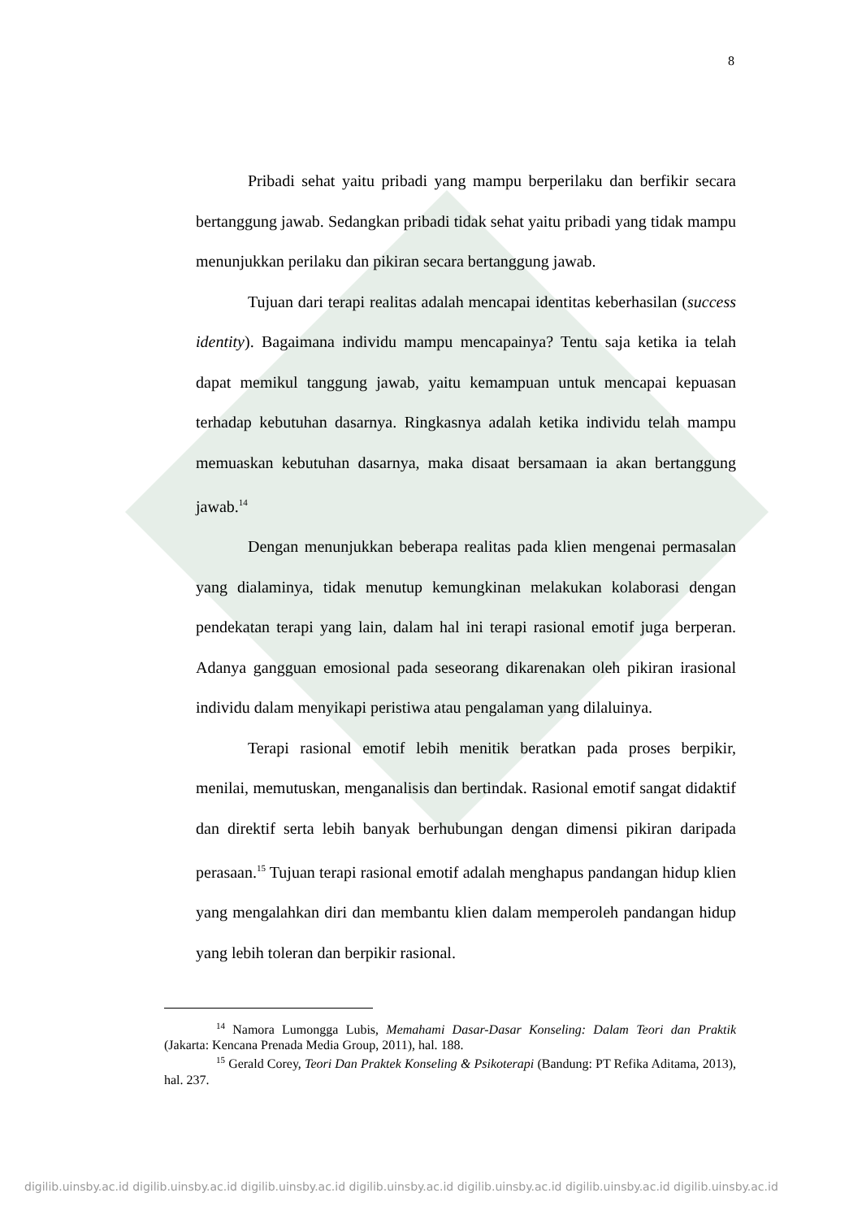8
Pribadi sehat yaitu pribadi yang mampu berperilaku dan berfikir secara bertanggung jawab. Sedangkan pribadi tidak sehat yaitu pribadi yang tidak mampu menunjukkan perilaku dan pikiran secara bertanggung jawab.
Tujuan dari terapi realitas adalah mencapai identitas keberhasilan (success identity). Bagaimana individu mampu mencapainya? Tentu saja ketika ia telah dapat memikul tanggung jawab, yaitu kemampuan untuk mencapai kepuasan terhadap kebutuhan dasarnya. Ringkasnya adalah ketika individu telah mampu memuaskan kebutuhan dasarnya, maka disaat bersamaan ia akan bertanggung jawab.<sup>14</sup>
Dengan menunjukkan beberapa realitas pada klien mengenai permasalan yang dialaminya, tidak menutup kemungkinan melakukan kolaborasi dengan pendekatan terapi yang lain, dalam hal ini terapi rasional emotif juga berperan. Adanya gangguan emosional pada seseorang dikarenakan oleh pikiran irasional individu dalam menyikapi peristiwa atau pengalaman yang dilaluinya.
Terapi rasional emotif lebih menitik beratkan pada proses berpikir, menilai, memutuskan, menganalisis dan bertindak. Rasional emotif sangat didaktif dan direktif serta lebih banyak berhubungan dengan dimensi pikiran daripada perasaan.<sup>15</sup> Tujuan terapi rasional emotif adalah menghapus pandangan hidup klien yang mengalahkan diri dan membantu klien dalam memperoleh pandangan hidup yang lebih toleran dan berpikir rasional.
<sup>14</sup> Namora Lumongga Lubis, Memahami Dasar-Dasar Konseling: Dalam Teori dan Praktik (Jakarta: Kencana Prenada Media Group, 2011), hal. 188.
<sup>15</sup> Gerald Corey, Teori Dan Praktek Konseling & Psikoterapi (Bandung: PT Refika Aditama, 2013), hal. 237.
digilib.uinsby.ac.id digilib.uinsby.ac.id digilib.uinsby.ac.id digilib.uinsby.ac.id digilib.uinsby.ac.id digilib.uinsby.ac.id digilib.uinsby.ac.id